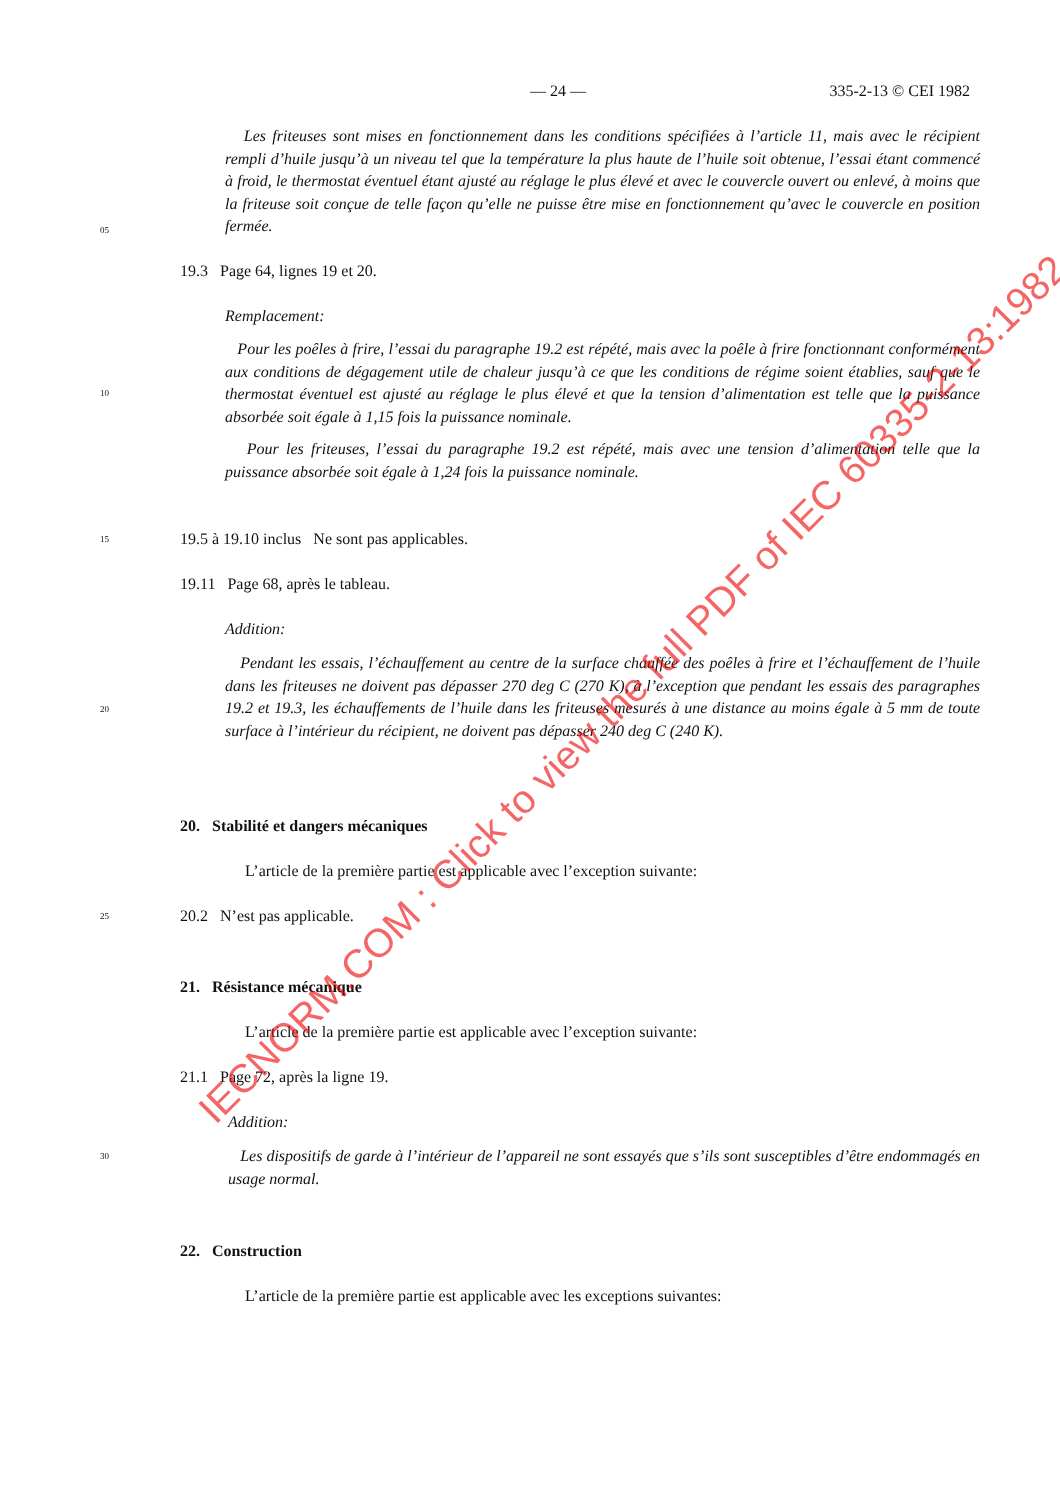— 24 — 335-2-13 © CEI 1982
05
Les friteuses sont mises en fonctionnement dans les conditions spécifiées à l’article 11, mais avec le récipient rempli d’huile jusqu’à un niveau tel que la température la plus haute de l’huile soit obtenue, l’essai étant commencé à froid, le thermostat éventuel étant ajusté au réglage le plus élevé et avec le couvercle ouvert ou enlevé, à moins que la friteuse soit conçue de telle façon qu’elle ne puisse être mise en fonctionnement qu’avec le couvercle en position fermée.
19.3 Page 64, lignes 19 et 20.
Remplacement:
10
Pour les poêles à frire, l’essai du paragraphe 19.2 est répété, mais avec la poêle à frire fonctionnant conformément aux conditions de dégagement utile de chaleur jusqu’à ce que les conditions de régime soient établies, sauf que le thermostat éventuel est ajusté au réglage le plus élevé et que la tension d’alimentation est telle que la puissance absorbée soit égale à 1,15 fois la puissance nominale.
Pour les friteuses, l’essai du paragraphe 19.2 est répété, mais avec une tension d’alimentation telle que la puissance absorbée soit égale à 1,24 fois la puissance nominale.
15
19.5 à 19.10 inclus Ne sont pas applicables.
19.11 Page 68, après le tableau.
Addition:
20
Pendant les essais, l’échauffement au centre de la surface chauffée des poêles à frire et l’échauffement de l’huile dans les friteuses ne doivent pas dépasser 270 deg C (270 K), à l’exception que pendant les essais des paragraphes 19.2 et 19.3, les échauffements de l’huile dans les friteuses mesurés à une distance au moins égale à 5 mm de toute surface à l’intérieur du récipient, ne doivent pas dépasser 240 deg C (240 K).
20. Stabilité et dangers mécaniques
L’article de la première partie est applicable avec l’exception suivante:
25
20.2 N’est pas applicable.
21. Résistance mécanique
L’article de la première partie est applicable avec l’exception suivante:
21.1 Page 72, après la ligne 19.
Addition:
30
Les dispositifs de garde à l’intérieur de l’appareil ne sont essayés que s’ils sont susceptibles d’être endommagés en usage normal.
22. Construction
L’article de la première partie est applicable avec les exceptions suivantes:
IECNORM.COM : Click to view the full PDF of IEC 60335-2-13:1982